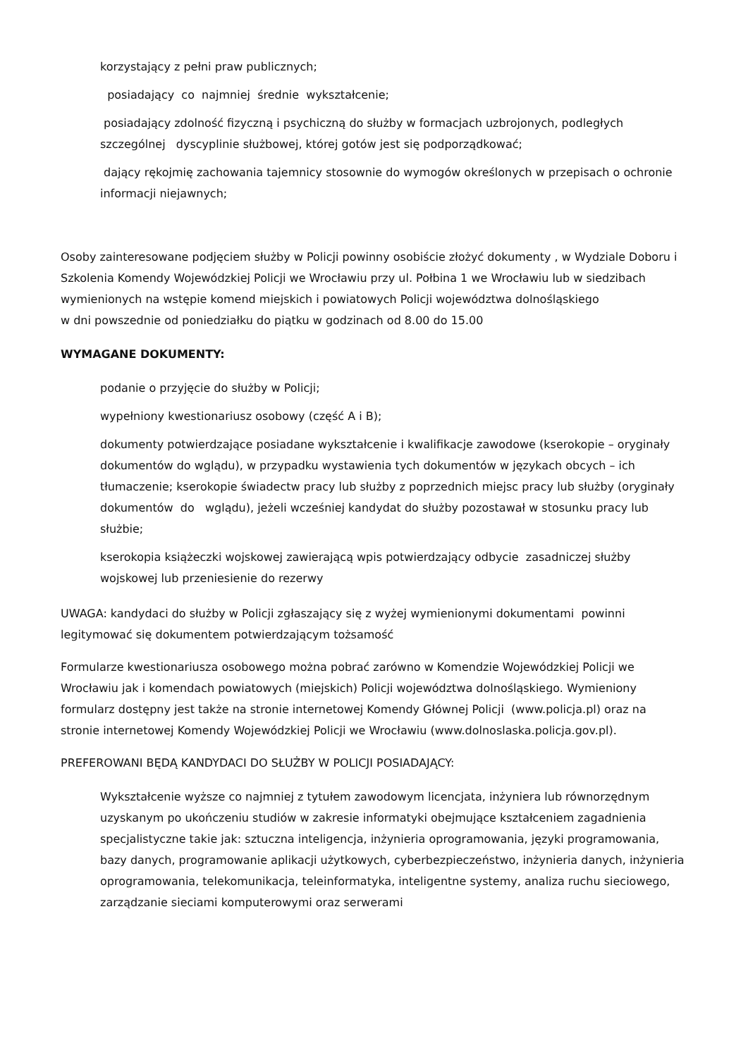korzystający z pełni praw publicznych;
posiadający co najmniej średnie wykształcenie;
posiadający zdolność fizyczną i psychiczną do służby w formacjach uzbrojonych, podległych szczególnej dyscyplinie służbowej, której gotów jest się podporządkować;
dający rękojmię zachowania tajemnicy stosownie do wymogów określonych w przepisach o ochronie informacji niejawnych;
Osoby zainteresowane podjęciem służby w Policji powinny osobiście złożyć dokumenty , w Wydziale Doboru i Szkolenia Komendy Wojewódzkiej Policji we Wrocławiu przy ul. Połbina 1 we Wrocławiu lub w siedzibach wymienionych na wstępie komend miejskich i powiatowych Policji województwa dolnośląskiego
w dni powszednie od poniedziałku do piątku w godzinach od 8.00 do 15.00
WYMAGANE DOKUMENTY:
podanie o przyjęcie do służby w Policji;
wypełniony kwestionariusz osobowy (część A i B);
dokumenty potwierdzające posiadane wykształcenie i kwalifikacje zawodowe (kserokopie – oryginały dokumentów do wglądu), w przypadku wystawienia tych dokumentów w językach obcych – ich tłumaczenie; kserokopie świadectw pracy lub służby z poprzednich miejsc pracy lub służby (oryginały dokumentów do wglądu), jeżeli wcześniej kandydat do służby pozostawał w stosunku pracy lub służbie;
kserokopia książeczki wojskowej zawierającą wpis potwierdzający odbycie zasadniczej służby wojskowej lub przeniesienie do rezerwy
UWAGA: kandydaci do służby w Policji zgłaszający się z wyżej wymienionymi dokumentami powinni legitymować się dokumentem potwierdzającym tożsamość
Formularze kwestionariusza osobowego można pobrać zarówno w Komendzie Wojewódzkiej Policji we Wrocławiu jak i komendach powiatowych (miejskich) Policji województwa dolnośląskiego. Wymieniony formularz dostępny jest także na stronie internetowej Komendy Głównej Policji (www.policja.pl) oraz na stronie internetowej Komendy Wojewódzkiej Policji we Wrocławiu (www.dolnoslaska.policja.gov.pl).
PREFEROWANI BĘDĄ KANDYDACI DO SŁUŻBY W POLICJI POSIADAJĄCY:
Wykształcenie wyższe co najmniej z tytułem zawodowym licencjata, inżyniera lub równorzędnym uzyskanym po ukończeniu studiów w zakresie informatyki obejmujące kształceniem zagadnienia specjalistyczne takie jak: sztuczna inteligencja, inżynieria oprogramowania, języki programowania, bazy danych, programowanie aplikacji użytkowych, cyberbezpieczeństwo, inżynieria danych, inżynieria oprogramowania, telekomunikacja, teleinformatyka, inteligentne systemy, analiza ruchu sieciowego, zarządzanie sieciami komputerowymi oraz serwerami